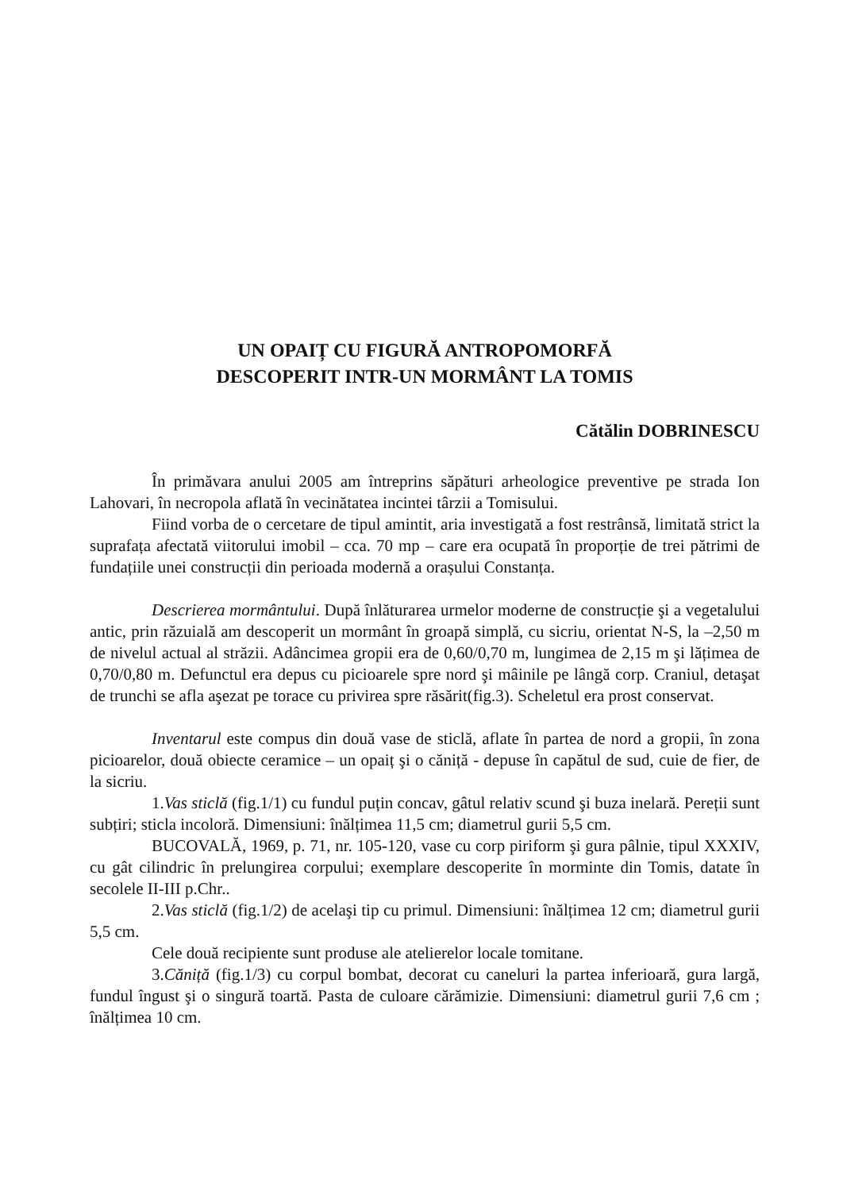UN OPAIȚ CU FIGURĂ ANTROPOMORFĂ
DESCOPERIT INTR-UN MORMÂNT LA TOMIS
Cătălin DOBRINESCU
În primăvara anului 2005 am întreprins săpături arheologice preventive pe strada Ion Lahovari, în necropola aflată în vecinătatea incintei târzii a Tomisului.
Fiind vorba de o cercetare de tipul amintit, aria investigată a fost restrânsă, limitată strict la suprafața afectată viitorului imobil – cca. 70 mp – care era ocupată în proporție de trei pătrimi de fundațiile unei construcții din perioada modernă a orașului Constanța.
Descrierea mormântului. După înlăturarea urmelor moderne de construcție şi a vegetalului antic, prin răzuială am descoperit un mormânt în groapă simplă, cu sicriu, orientat N-S, la –2,50 m de nivelul actual al străzii. Adâncimea gropii era de 0,60/0,70 m, lungimea de 2,15 m şi lățimea de 0,70/0,80 m. Defunctul era depus cu picioarele spre nord şi mâinile pe lângă corp. Craniul, detaşat de trunchi se afla aşezat pe torace cu privirea spre răsărit(fig.3). Scheletul era prost conservat.
Inventarul este compus din două vase de sticlă, aflate în partea de nord a gropii, în zona picioarelor, două obiecte ceramice – un opaiț şi o căniță - depuse în capătul de sud, cuie de fier, de la sicriu.
1.Vas sticlă (fig.1/1) cu fundul puțin concav, gâtul relativ scund şi buza inelară. Pereții sunt subțiri; sticla incoloră. Dimensiuni: înălțimea 11,5 cm; diametrul gurii 5,5 cm.
BUCOVALĂ, 1969, p. 71, nr. 105-120, vase cu corp piriform şi gura pâlnie, tipul XXXIV, cu gât cilindric în prelungirea corpului; exemplare descoperite în morminte din Tomis, datate în secolele II-III p.Chr..
2.Vas sticlă (fig.1/2) de acelaşi tip cu primul. Dimensiuni: înălțimea 12 cm; diametrul gurii 5,5 cm.
Cele două recipiente sunt produse ale atelierelor locale tomitane.
3.Căniță (fig.1/3) cu corpul bombat, decorat cu caneluri la partea inferioară, gura largă, fundul îngust şi o singură toartă. Pasta de culoare cărămizie. Dimensiuni: diametrul gurii 7,6 cm ; înălțimea 10 cm.